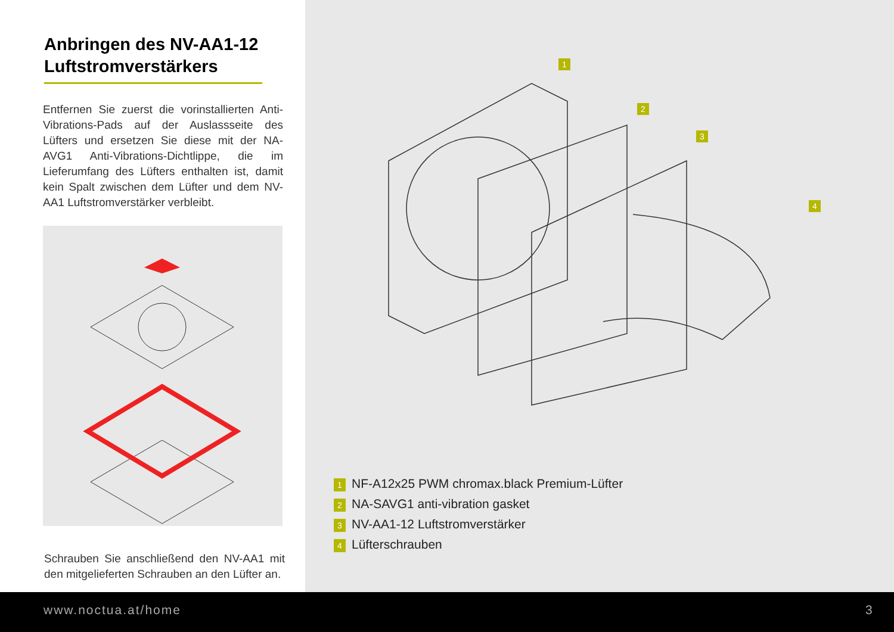Anbringen des NV-AA1-12 Luftstromverstärkers
Entfernen Sie zuerst die vorinstallierten Anti-Vibrations-Pads auf der Auslassseite des Lüfters und ersetzen Sie diese mit der NA-AVG1 Anti-Vibrations-Dichtlippe, die im Lieferumfang des Lüfters enthalten ist, damit kein Spalt zwischen dem Lüfter und dem NV-AA1 Luftstromverstärker verbleibt.
Schrauben Sie anschließend den NV-AA1 mit den mitgelieferten Schrauben an den Lüfter an.
1
2
3
4
1 NF-A12x25 PWM chromax.black Premium-Lüfter
2 NA-SAVG1 anti-vibration gasket
3 NV-AA1-12 Luftstromverstärker
4 Lüfterschrauben
www.noctua.at/home 3